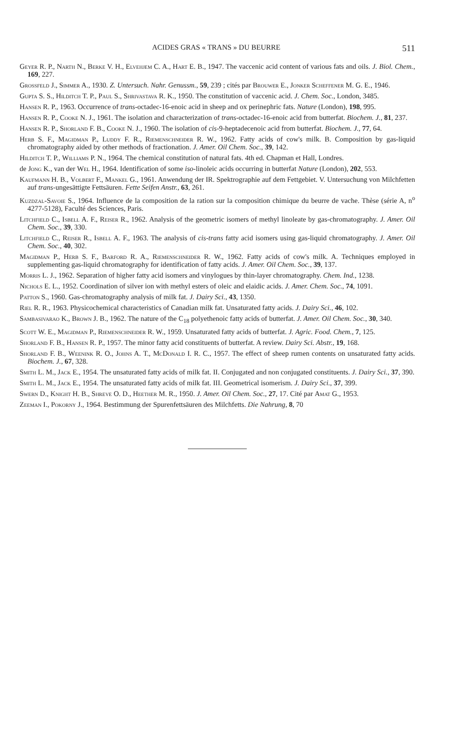ACIDES GRAS « TRANS » DU BEURRE 511
Geyer R. P., Narth N., Berke V. H., Elvehjem C. A., Hart E. B., 1947. The vaccenic acid content of various fats and oils. J. Biol. Chem., 169, 227.
Grossfeld J., Simmer A., 1930. Z. Untersuch. Nahr. Genussm., 59, 239 ; cités par Brouwer E., Jonker Scheffener M. G. E., 1946.
Gupta S. S., Hilditch T. P., Paul S., Shrivastava R. K., 1950. The constitution of vaccenic acid. J. Chem. Soc., London, 3485.
Hansen R. P., 1963. Occurrence of trans-octadec-16-enoic acid in sheep and ox perinephric fats. Nature (London), 198, 995.
Hansen R. P., Cooke N. J., 1961. The isolation and characterization of trans-octadec-16-enoic acid from butterfat. Biochem. J., 81, 237.
Hansen R. P., Shorland F. B., Cooke N. J., 1960. The isolation of cis-9-heptadecenoic acid from butterfat. Biochem. J., 77, 64.
Herb S. F., Magidman P., Luddy F. R., Riemenschneider R. W., 1962. Fatty acids of cow's milk. B. Composition by gas-liquid chromatography aided by other methods of fractionation. J. Amer. Oil Chem. Soc., 39, 142.
Hilditch T. P., Williams P. N., 1964. The chemical constitution of natural fats. 4th ed. Chapman et Hall, Londres.
de Jong K., van der Wel H., 1964. Identification of some iso-linoleic acids occurring in butterfat Nature (London), 202, 553.
Kaufmann H. B., Volbert F., Mankel G., 1961. Anwendung der IR. Spektrographie auf dem Fettgebiet. V. Untersuchung von Milchfetten auf trans-ungesättigte Fettsäuren. Fette Seifen Anstr., 63, 261.
Kuzdzal-Savoie S., 1964. Influence de la composition de la ration sur la composition chimique du beurre de vache. Thèse (série A, n<sup>o</sup> 4277-5128), Faculté des Sciences, Paris.
Litchfield C., Isbell A. F., Reiser R., 1962. Analysis of the geometric isomers of methyl linoleate by gas-chromatography. J. Amer. Oil Chem. Soc., 39, 330.
Litchfield C., Reiser R., Isbell A. F., 1963. The analysis of cis-trans fatty acid isomers using gas-liquid chromatography. J. Amer. Oil Chem. Soc., 40, 302.
Magidman P., Herb S. F., Barford R. A., Riemenschneider R. W., 1962. Fatty acids of cow's milk. A. Techniques employed in supplementing gas-liquid chromatography for identification of fatty acids. J. Amer. Oil Chem. Soc., 39, 137.
Morris L. J., 1962. Separation of higher fatty acid isomers and vinylogues by thin-layer chromatography. Chem. Ind., 1238.
Nichols E. L., 1952. Coordination of silver ion with methyl esters of oleic and elaidic acids. J. Amer. Chem. Soc., 74, 1091.
Patton S., 1960. Gas-chromatography analysis of milk fat. J. Dairy Sci., 43, 1350.
Riel R. R., 1963. Physicochemical characteristics of Canadian milk fat. Unsaturated fatty acids. J. Dairy Sci., 46, 102.
Sambasivarao K., Brown J. B., 1962. The nature of the C<sub>18</sub> polyethenoic fatty acids of butterfat. J. Amer. Oil Chem. Soc., 30, 340.
Scott W. E., Magidman P., Riemenschneider R. W., 1959. Unsaturated fatty acids of butterfat. J. Agric. Food. Chem., 7, 125.
Shorland F. B., Hansen R. P., 1957. The minor fatty acid constituents of butterfat. A review. Dairy Sci. Abstr., 19, 168.
Shorland F. B., Weenink R. O., Johns A. T., McDonald I. R. C., 1957. The effect of sheep rumen contents on unsaturated fatty acids. Biochem. J., 67, 328.
Smith L. M., Jack E., 1954. The unsaturated fatty acids of milk fat. II. Conjugated and non conjugated constituents. J. Dairy Sci., 37, 390.
Smith L. M., Jack E., 1954. The unsaturated fatty acids of milk fat. III. Geometrical isomerism. J. Dairy Sci., 37, 399.
Swern D., Knight H. B., Shreve O. D., Heether M. R., 1950. J. Amer. Oil Chem. Soc., 27, 17. Cité par Amat G., 1953.
Zeeman I., Pokorny J., 1964. Bestimmung der Spurenfettsäuren des Milchfetts. Die Nahrung, 8, 70